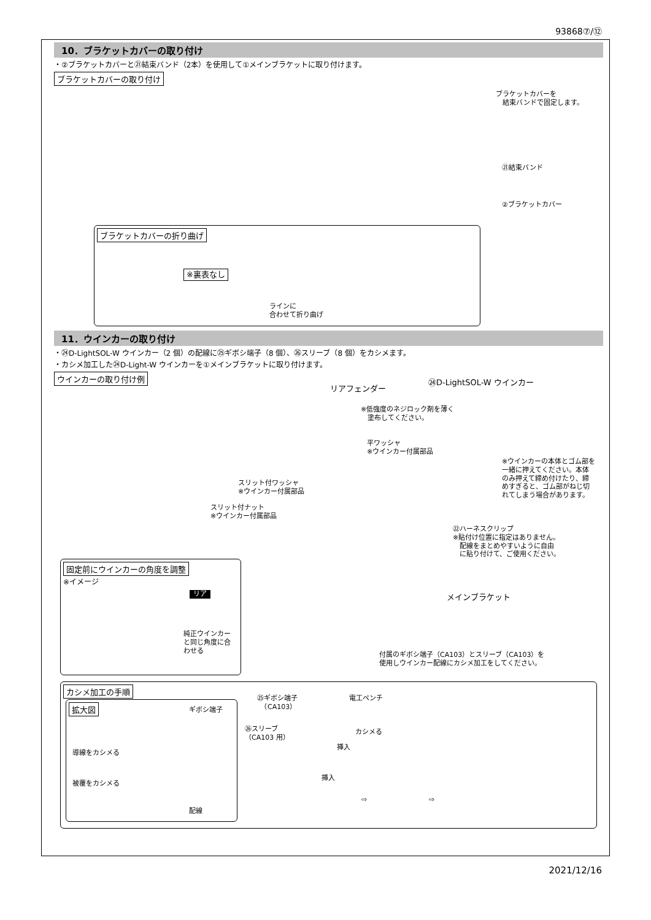93868⑦/⑫
10．ブラケットカバーの取り付け
・②ブラケットカバーと㉑結束バンド（2本）を使用して①メインブラケットに取り付けます。
ブラケットカバーの取り付け
ブラケットカバーを
　結束バンドで固定します。
㉑結束バンド
②ブラケットカバー
ブラケットカバーの折り曲げ
※裏表なし
ラインに
合わせて折り曲げ
11．ウインカーの取り付け
・㉔D-LightSOL-W ウインカー（2 個）の配線に㉕ギボシ端子（8 個）、㉖スリーブ（8 個）をカシメます。
・カシメ加工した㉔D-Light-W ウインカーを①メインブラケットに取り付けます。
ウインカーの取り付け例
リアフェンダー
㉔D-LightSOL-W ウインカー
※低強度のネジロック剤を薄く
　塗布してください。
平ワッシャ
※ウインカー付属部品
※ウインカーの本体とゴム部を
一緒に押えてください。本体
のみ押えて締め付けたり、締
めすぎると、ゴム部がねじ切
れてしまう場合があります。
スリット付ワッシャ
※ウインカー付属部品
スリット付ナット
※ウインカー付属部品
㉒ハーネスクリップ
※貼付け位置に指定はありません。
　配線をまとめやすいように自由
　に貼り付けて、ご使用ください。
固定前にウインカーの角度を調整
※イメージ
リア
純正ウインカー
と同じ角度に合
わせる
メインブラケット
付属のギボシ端子（CA103）とスリーブ（CA103）を
使用しウインカー配線にカシメ加工をしてください。
カシメ加工の手順
拡大図
ギボシ端子
導線をカシメる
被覆をカシメる
配線
㉕ギボシ端子
　（CA103）
㉖スリーブ
（CA103 用）
挿入
挿入
電工ペンチ
カシメる
⇨ ⇨
2021/12/16